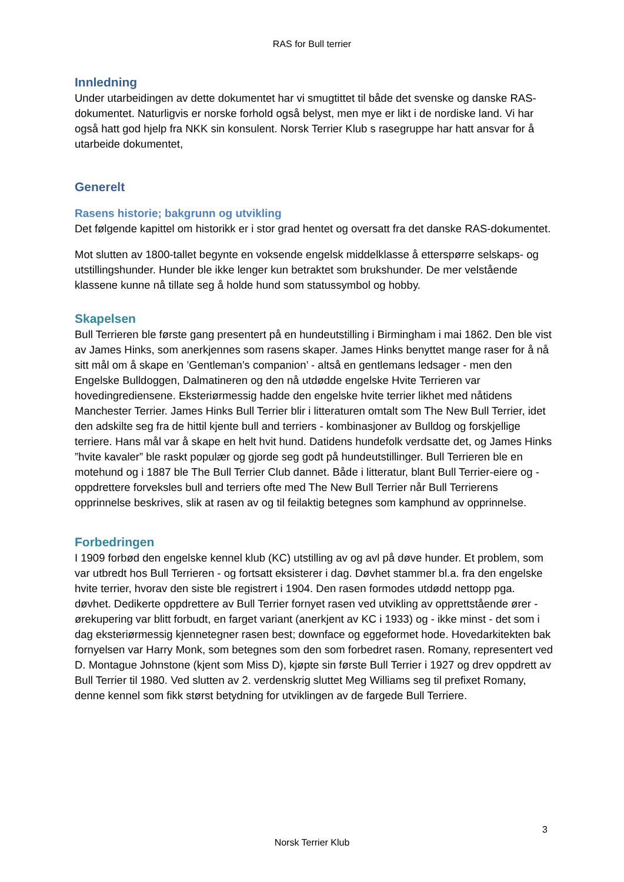RAS for Bull terrier
Innledning
Under utarbeidingen av dette dokumentet har vi smugtittet til både det svenske og danske RAS-dokumentet. Naturligvis er norske forhold også belyst, men mye er likt i de nordiske land. Vi har også hatt god hjelp fra NKK sin konsulent. Norsk Terrier Klub s rasegruppe har hatt ansvar for å utarbeide dokumentet,
Generelt
Rasens historie; bakgrunn og utvikling
Det følgende kapittel om historikk er i stor grad hentet og oversatt fra det danske RAS-dokumentet.
Mot slutten av 1800-tallet begynte en voksende engelsk middelklasse å etterspørre selskaps- og utstillingshunder. Hunder ble ikke lenger kun betraktet som brukshunder. De mer velstående klassene kunne nå tillate seg å holde hund som statussymbol og hobby.
Skapelsen
Bull Terrieren ble første gang presentert på en hundeutstilling i Birmingham i mai 1862. Den ble vist av James Hinks, som anerkjennes som rasens skaper. James Hinks benyttet mange raser for å nå sitt mål om å skape en ’Gentleman’s companion’ - altså en gentlemans ledsager - men den Engelske Bulldoggen, Dalmatineren og den nå utdødde engelske Hvite Terrieren var hovedingrediensene. Eksteriørmessig hadde den engelske hvite terrier likhet med nåtidens Manchester Terrier. James Hinks Bull Terrier blir i litteraturen omtalt som The New Bull Terrier, idet den adskilte seg fra de hittil kjente bull and terriers - kombinasjoner av Bulldog og forskjellige terriere. Hans mål var å skape en helt hvit hund. Datidens hundefolk verdsatte det, og James Hinks ”hvite kavaler” ble raskt populær og gjorde seg godt på hundeutstillinger. Bull Terrieren ble en motehund og i 1887 ble The Bull Terrier Club dannet. Både i litteratur, blant Bull Terrier-eiere og -oppdrettere forveksles bull and terriers ofte med The New Bull Terrier når Bull Terrierens opprinnelse beskrives, slik at rasen av og til feilaktig betegnes som kamphund av opprinnelse.
Forbedringen
I 1909 forbød den engelske kennel klub (KC) utstilling av og avl på døve hunder. Et problem, som var utbredt hos Bull Terrieren - og fortsatt eksisterer i dag. Døvhet stammer bl.a. fra den engelske hvite terrier, hvorav den siste ble registrert i 1904. Den rasen formodes utdødd nettopp pga. døvhet. Dedikerte oppdrettere av Bull Terrier fornyet rasen ved utvikling av opprettstående ører - ørekupering var blitt forbudt, en farget variant (anerkjent av KC i 1933) og - ikke minst - det som i dag eksteriørmessig kjennetegner rasen best; downface og eggeformet hode. Hovedarkitekten bak fornyelsen var Harry Monk, som betegnes som den som forbedret rasen. Romany, representert ved D. Montague Johnstone (kjent som Miss D), kjøpte sin første Bull Terrier i 1927 og drev oppdrett av Bull Terrier til 1980. Ved slutten av 2. verdenskrig sluttet Meg Williams seg til prefixet Romany, denne kennel som fikk størst betydning for utviklingen av de fargede Bull Terriere.
3
Norsk Terrier Klub